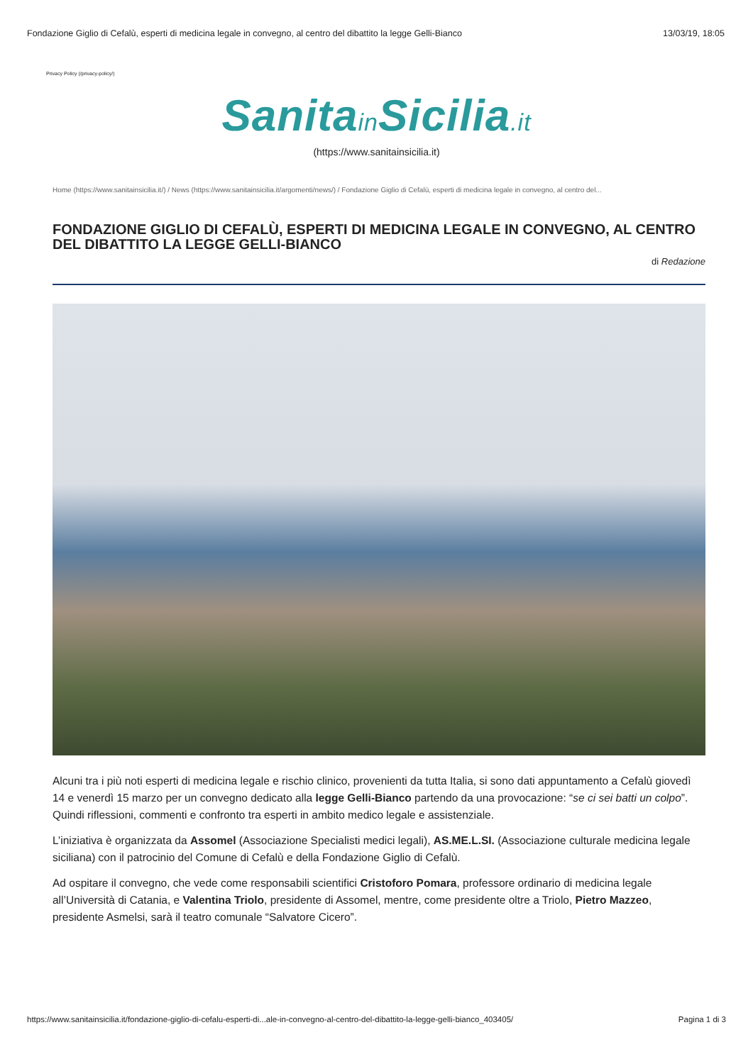Fondazione Giglio di Cefalù, esperti di medicina legale in convegno, al centro del dibattito la legge Gelli-Bianco 13/03/19, 18:05
Privacy Policy (/privacy-policy/)
Sanitain Sicilia.it
(https://www.sanitainsicilia.it)
Home (https://www.sanitainsicilia.it/) / News (https://www.sanitainsicilia.it/argomenti/news/) / Fondazione Giglio di Cefalù, esperti di medicina legale in convegno, al centro del...
FONDAZIONE GIGLIO DI CEFALÙ, ESPERTI DI MEDICINA LEGALE IN CONVEGNO, AL CENTRO DEL DIBATTITO LA LEGGE GELLI-BIANCO
di Redazione
Alcuni tra i più noti esperti di medicina legale e rischio clinico, provenienti da tutta Italia, si sono dati appuntamento a Cefalù giovedì 14 e venerdì 15 marzo per un convegno dedicato alla legge Gelli-Bianco partendo da una provocazione: “se ci sei batti un colpo”. Quindi riflessioni, commenti e confronto tra esperti in ambito medico legale e assistenziale.
L’iniziativa è organizzata da Assomel (Associazione Specialisti medici legali), AS.ME.L.SI. (Associazione culturale medicina legale siciliana) con il patrocinio del Comune di Cefalù e della Fondazione Giglio di Cefalù.
Ad ospitare il convegno, che vede come responsabili scientifici Cristoforo Pomara, professore ordinario di medicina legale all’Università di Catania, e Valentina Triolo, presidente di Assomel, mentre, come presidente oltre a Triolo, Pietro Mazzeo, presidente Asmelsi, sarà il teatro comunale “Salvatore Cicero”.
https://www.sanitainsicilia.it/fondazione-giglio-di-cefalu-esperti-di...ale-in-convegno-al-centro-del-dibattito-la-legge-gelli-bianco_403405/ Pagina 1 di 3